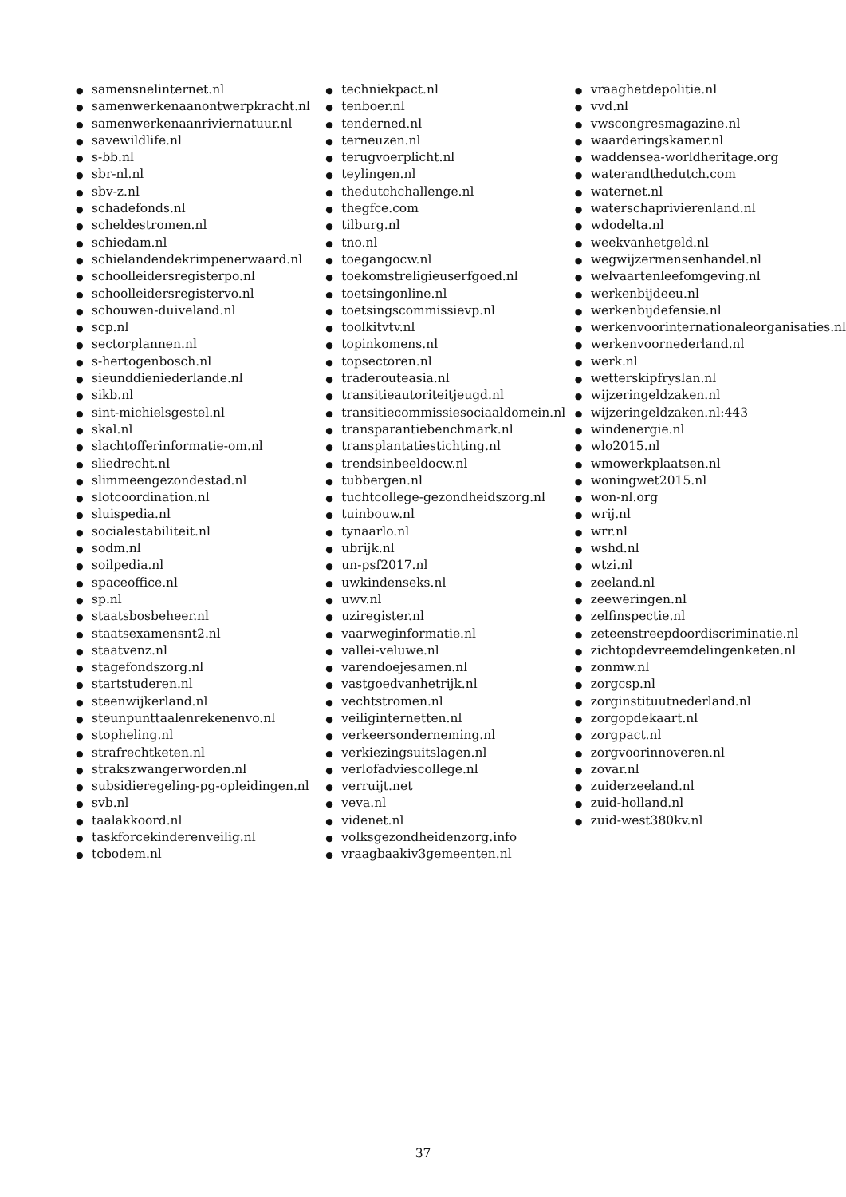● samensnelinternet.nl
● samenwerkenaanontwerpkracht.nl
● samenwerkenaanriviernatuur.nl
● savewildlife.nl
● s-bb.nl
● sbr-nl.nl
● sbv-z.nl
● schadefonds.nl
● scheldestromen.nl
● schiedam.nl
● schielandendekrimpenerwaard.nl
● schoolleidersregisterpo.nl
● schoolleidersregistervo.nl
● schouwen-duiveland.nl
● scp.nl
● sectorplannen.nl
● s-hertogenbosch.nl
● sieunddieniederlande.nl
● sikb.nl
● sint-michielsgestel.nl
● skal.nl
● slachtofferinformatie-om.nl
● sliedrecht.nl
● slimmeengezondestad.nl
● slotcoordination.nl
● sluispedia.nl
● socialestabiliteit.nl
● sodm.nl
● soilpedia.nl
● spaceoffice.nl
● sp.nl
● staatsbosbeheer.nl
● staatsexamensnt2.nl
● staatvenz.nl
● stagefondszorg.nl
● startstuderen.nl
● steenwijkerland.nl
● steunpunttaalenrekenenvo.nl
● stopheling.nl
● strafrechtketen.nl
● strakszwangerworden.nl
● subsidieregeling-pg-opleidingen.nl
● svb.nl
● taalakkoord.nl
● taskforcekinderenveilig.nl
● tcbodem.nl
● techniekpact.nl
● tenboer.nl
● tenderned.nl
● terneuzen.nl
● terugvoerplicht.nl
● teylingen.nl
● thedutchchallenge.nl
● thegfce.com
● tilburg.nl
● tno.nl
● toegangocw.nl
● toekomstreligieuserfgoed.nl
● toetsingonline.nl
● toetsingscommissievp.nl
● toolkitvtv.nl
● topinkomens.nl
● topsectoren.nl
● traderouteasia.nl
● transitieautoriteitjeugd.nl
● transitiecommissiesociaaldomein.nl
● transparantiebenchmark.nl
● transplantatiestichting.nl
● trendsinbeeldocw.nl
● tubbergen.nl
● tuchtcollege-gezondheidszorg.nl
● tuinbouw.nl
● tynaarlo.nl
● ubrijk.nl
● un-psf2017.nl
● uwkindenseks.nl
● uwv.nl
● uziregister.nl
● vaarweginformatie.nl
● vallei-veluwe.nl
● varendoejesamen.nl
● vastgoedvanhetrijk.nl
● vechtstromen.nl
● veiliginternetten.nl
● verkeersonderneming.nl
● verkiezingsuitslagen.nl
● verlofadviescollege.nl
● verruijt.net
● veva.nl
● videnet.nl
● volksgezondheidenzorg.info
● vraagbaakiv3gemeenten.nl
● vraaghetdepolitie.nl
● vvd.nl
● vwscongresmagazine.nl
● waarderingskamer.nl
● waddensea-worldheritage.org
● waterandthedutch.com
● waternet.nl
● waterschaprivierenland.nl
● wdodelta.nl
● weekvanhetgeld.nl
● wegwijzermensenhandel.nl
● welvaartenleefomgeving.nl
● werkenbijdeeu.nl
● werkenbijdefensie.nl
● werkenvoorinternationaleorganisaties.nl
● werkenvoornederland.nl
● werk.nl
● wetterskipfryslan.nl
● wijzeringeldzaken.nl
● wijzeringeldzaken.nl:443
● windenergie.nl
● wlo2015.nl
● wmowerkplaatsen.nl
● woningwet2015.nl
● won-nl.org
● wrij.nl
● wrr.nl
● wshd.nl
● wtzi.nl
● zeeland.nl
● zeeweringen.nl
● zelfinspectie.nl
● zeteenstreepdoordiscriminatie.nl
● zichtopdevreemdelingenketen.nl
● zonmw.nl
● zorgcsp.nl
● zorginstituutnederland.nl
● zorgopdekaart.nl
● zorgpact.nl
● zorgvoorinnoveren.nl
● zovar.nl
● zuiderzeeland.nl
● zuid-holland.nl
● zuid-west380kv.nl
37